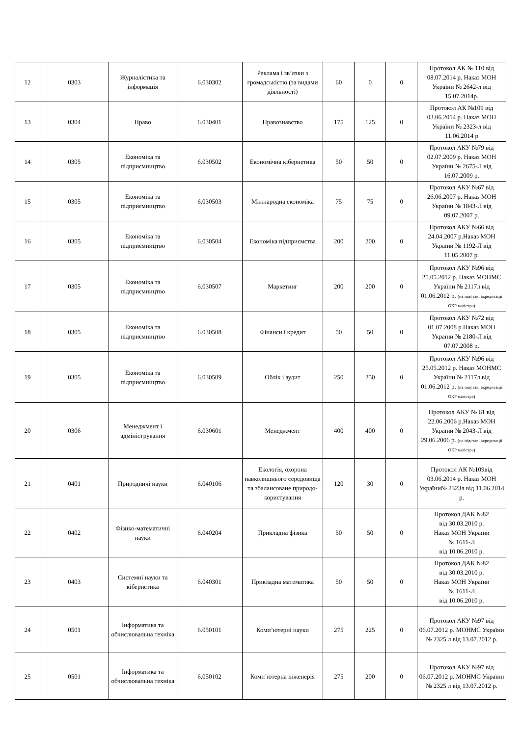| 12 | 0303 | Журналістика та інформація | 6.030302 | Реклама і зв’язки з громадськістю (за видами діяльності) | 60 | 0 | 0 | Протокол АК № 110 від 08.07.2014 р. Наказ МОН України № 2642-л від 15.07.2014р. |
| 13 | 0304 | Право | 6.030401 | Правознавство | 175 | 125 | 0 | Протокол АК №109 від 03.06.2014 р. Наказ МОН України № 2323-л від 11.06.2014 р |
| 14 | 0305 | Економіка та підприємництво | 6.030502 | Економічна кібернетика | 50 | 50 | 0 | Протокол АКУ №79 від 02.07.2009 р. Наказ МОН України № 2675-Л від 16.07.2009 р. |
| 15 | 0305 | Економіка та підприємництво | 6.030503 | Міжнародна економіка | 75 | 75 | 0 | Протокол АКУ №67 від 26.06.2007 р. Наказ МОН України № 1843-Л від 09.07.2007 р. |
| 16 | 0305 | Економіка та підприємництво | 6.030504 | Економіка підприємства | 200 | 200 | 0 | Протокол АКУ №66 від 24.04.2007 р.Наказ МОН України № 1192-Л від 11.05.2007 р. |
| 17 | 0305 | Економіка та підприємництво | 6.030507 | Маркетинг | 200 | 200 | 0 | Протокол АКУ №96 від 25.05.2012 р. Наказ МОНМС України № 2117л від 01.06.2012 р. (на підставі акредитації ОКР магістра) |
| 18 | 0305 | Економіка та підприємництво | 6.030508 | Фінанси і кредит | 50 | 50 | 0 | Протокол АКУ №72 від 01.07.2008 р.Наказ МОН України № 2180-Л від 07.07.2008 р. |
| 19 | 0305 | Економіка та підприємництво | 6.030509 | Облік і аудит | 250 | 250 | 0 | Протокол АКУ №96 від 25.05.2012 р. Наказ МОНМС України № 2117л від 01.06.2012 р. (на підставі акредитації ОКР магістра) |
| 20 | 0306 | Менеджмент і адміністрування | 6.030601 | Менеджмент | 400 | 400 | 0 | Протокол АКУ № 61 від 22.06.2006 р.Наказ МОН України № 2043-Л від 29.06.2006 р. (на підставі акредитації ОКР магістра) |
| 21 | 0401 | Природничі науки | 6.040106 | Екологія, охорона навколишнього середовища та збалансоване природо-користування | 120 | 30 | 0 | Протокол АК №109від 03.06.2014 р. Наказ МОН України№ 2323л від 11.06.2014 р. |
| 22 | 0402 | Фізико-математичні науки | 6.040204 | Прикладна фізика | 50 | 50 | 0 | Протокол ДАК №82 від 30.03.2010 р. Наказ МОН України № 1611-Л від 10.06.2010 р. |
| 23 | 0403 | Системні науки та кібернетика | 6.040301 | Прикладна математика | 50 | 50 | 0 | Протокол ДАК №82 від 30.03.2010 р. Наказ МОН України № 1611-Л від 10.06.2010 р. |
| 24 | 0501 | Інформатика та обчислювальна техніка | 6.050101 | Комп’ютерні науки | 275 | 225 | 0 | Протокол АКУ №97 від 06.07.2012 р. МОНМС України № 2325 л від 13.07.2012 р. |
| 25 | 0501 | Інформатика та обчислювальна техніка | 6.050102 | Комп’ютерна інженерія | 275 | 200 | 0 | Протокол АКУ №97 від 06.07.2012 р. МОНМС України № 2325 л від 13.07.2012 р. |